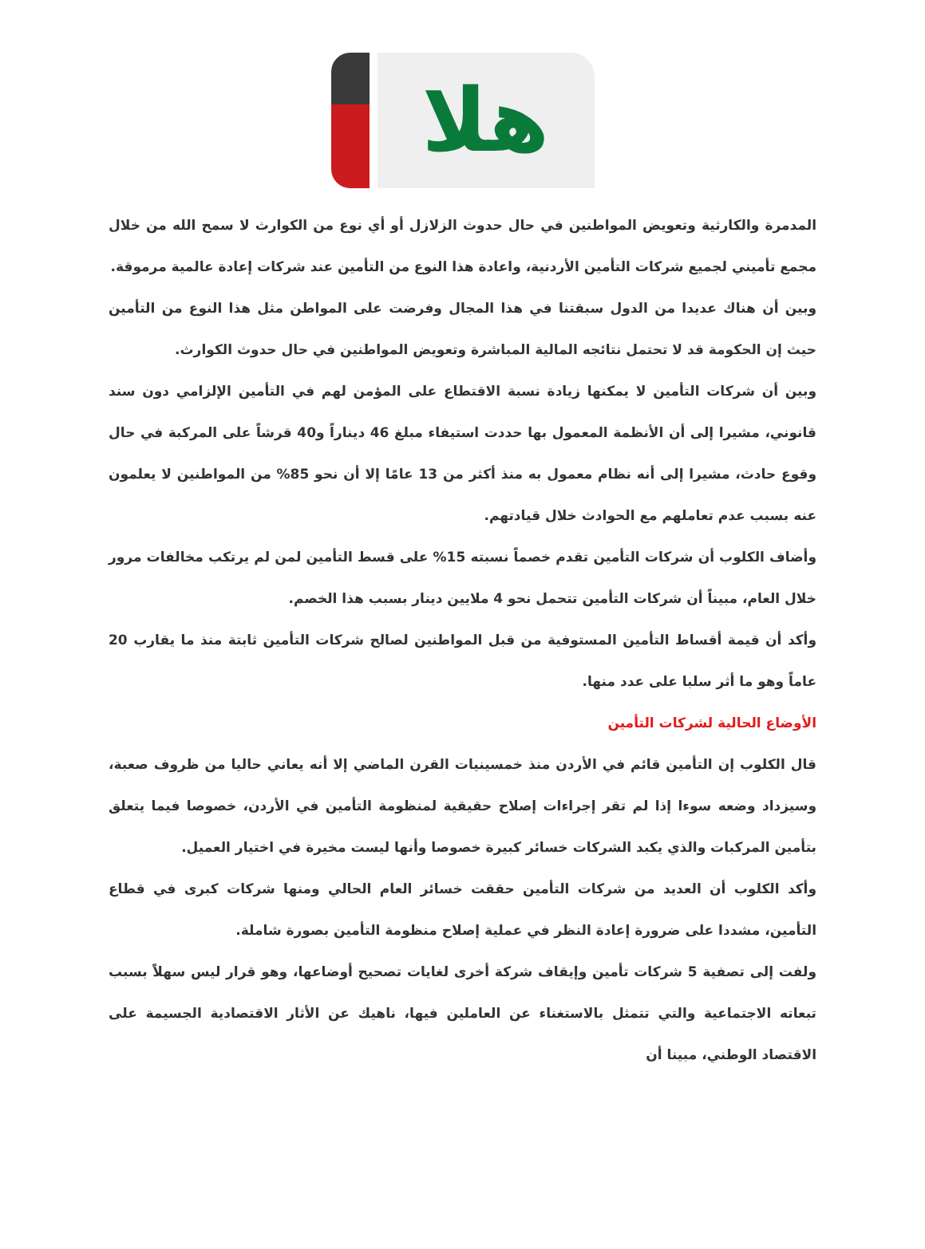هلا
المدمرة والكارثية وتعويض المواطنين في حال حدوث الزلازل أو أي نوع من الكوارث لا سمح الله من خلال مجمع تأميني لجميع شركات التأمين الأردنية، واعادة هذا النوع من التأمين عند شركات إعادة عالمية مرموقة.
وبين أن هناك عديدا من الدول سبقتنا في هذا المجال وفرضت على المواطن مثل هذا النوع من التأمين حيث إن الحكومة قد لا تحتمل نتائجه المالية المباشرة وتعويض المواطنين في حال حدوث الكوارث.
وبين أن شركات التأمين لا يمكنها زيادة نسبة الاقتطاع على المؤمن لهم في التأمين الإلزامي دون سند قانوني، مشيرا إلى أن الأنظمة المعمول بها حددت استيفاء مبلغ 46 ديناراً و40 قرشاً على المركبة في حال وقوع حادث، مشيرا إلى أنه نظام معمول به منذ أكثر من 13 عامًا إلا أن نحو 85% من المواطنين لا يعلمون عنه بسبب عدم تعاملهم مع الحوادث خلال قيادتهم.
وأضاف الكلوب أن شركات التأمين تقدم خصماً نسبته 15% على قسط التأمين لمن لم يرتكب مخالفات مرور خلال العام، مبيناً أن شركات التأمين تتحمل نحو 4 ملايين دينار بسبب هذا الخصم.
وأكد أن قيمة أقساط التأمين المستوفية من قبل المواطنين لصالح شركات التأمين ثابتة منذ ما يقارب 20 عاماً وهو ما أثر سلبا على عدد منها.
الأوضاع الحالية لشركات التأمين
قال الكلوب إن التأمين قائم في الأردن منذ خمسينيات القرن الماضي إلا أنه يعاني حاليا من ظروف صعبة، وسيزداد وضعه سوءا إذا لم تقر إجراءات إصلاح حقيقية لمنظومة التأمين في الأردن، خصوصا فيما يتعلق بتأمين المركبات والذي يكبد الشركات خسائر كبيرة خصوصا وأنها ليست مخيرة في اختيار العميل.
وأكد الكلوب أن العديد من شركات التأمين حققت خسائر العام الحالي ومنها شركات كبرى في قطاع التأمين، مشددا على ضرورة إعادة النظر في عملية إصلاح منظومة التأمين بصورة شاملة.
ولفت إلى تصفية 5 شركات تأمين وإيقاف شركة أخرى لغايات تصحيح أوضاعها، وهو قرار ليس سهلاً بسبب تبعاته الاجتماعية والتي تتمثل بالاستغناء عن العاملين فيها، ناهيك عن الأثار الاقتصادية الجسيمة على الاقتصاد الوطني، مبينا أن